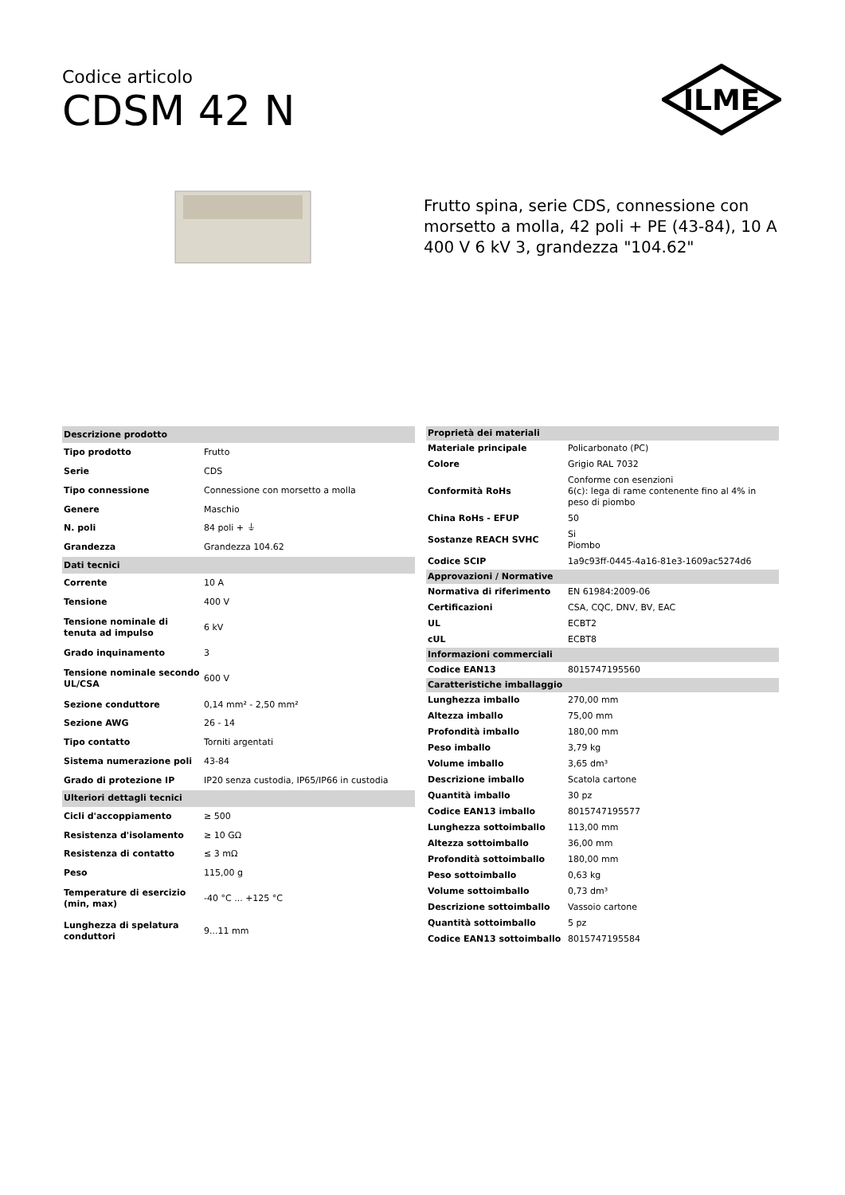Codice articolo
CDSM 42 N
ILME
Frutto spina, serie CDS, connessione con morsetto a molla, 42 poli + PE (43-84), 10 A 400 V 6 kV 3, grandezza "104.62"
| Descrizione prodotto | |
| Tipo prodotto | Frutto |
| Serie | CDS |
| Tipo connessione | Connessione con morsetto a molla |
| Genere | Maschio |
| N. poli | 84 poli + ⏚ |
| Grandezza | Grandezza 104.62 |
| Dati tecnici | |
| Corrente | 10 A |
| Tensione | 400 V |
| Tensione nominale di tenuta ad impulso | 6 kV |
| Grado inquinamento | 3 |
| Tensione nominale secondo UL/CSA | 600 V |
| Sezione conduttore | 0,14 mm² - 2,50 mm² |
| Sezione AWG | 26 - 14 |
| Tipo contatto | Torniti argentati |
| Sistema numerazione poli | 43-84 |
| Grado di protezione IP | IP20 senza custodia, IP65/IP66 in custodia |
| Ulteriori dettagli tecnici | |
| Cicli d'accoppiamento | ≥ 500 |
| Resistenza d'isolamento | ≥ 10 GΩ |
| Resistenza di contatto | ≤ 3 mΩ |
| Peso | 115,00 g |
| Temperature di esercizio (min, max) | -40 °C ... +125 °C |
| Lunghezza di spelatura conduttori | 9...11 mm |
| Proprietà dei materiali | |
| Materiale principale | Policarbonato (PC) |
| Colore | Grigio RAL 7032 |
| Conformità RoHs | Conforme con esenzioni 6(c): lega di rame contenente fino al 4% in peso di piombo |
| China RoHs - EFUP | 50 |
| Sostanze REACH SVHC | Si Piombo |
| Codice SCIP | 1a9c93ff-0445-4a16-81e3-1609ac5274d6 |
| Approvazioni / Normative | |
| Normativa di riferimento | EN 61984:2009-06 |
| Certificazioni | CSA, CQC, DNV, BV, EAC |
| UL | ECBT2 |
| cUL | ECBT8 |
| Informazioni commerciali | |
| Codice EAN13 | 8015747195560 |
| Caratteristiche imballaggio | |
| Lunghezza imballo | 270,00 mm |
| Altezza imballo | 75,00 mm |
| Profondità imballo | 180,00 mm |
| Peso imballo | 3,79 kg |
| Volume imballo | 3,65 dm³ |
| Descrizione imballo | Scatola cartone |
| Quantità imballo | 30 pz |
| Codice EAN13 imballo | 8015747195577 |
| Lunghezza sottoimballo | 113,00 mm |
| Altezza sottoimballo | 36,00 mm |
| Profondità sottoimballo | 180,00 mm |
| Peso sottoimballo | 0,63 kg |
| Volume sottoimballo | 0,73 dm³ |
| Descrizione sottoimballo | Vassoio cartone |
| Quantità sottoimballo | 5 pz |
| Codice EAN13 sottoimballo | 8015747195584 |